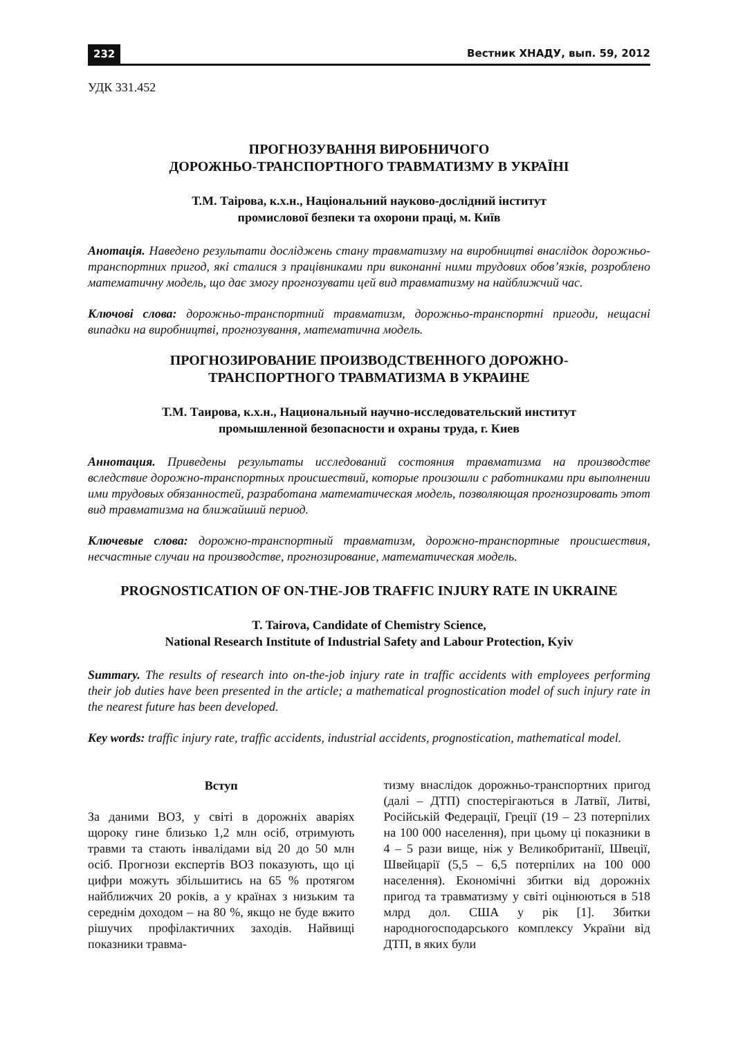232 Вестник ХНАДУ, вып. 59, 2012
УДК 331.452
ПРОГНОЗУВАННЯ ВИРОБНИЧОГО
ДОРОЖНЬО-ТРАНСПОРТНОГО ТРАВМАТИЗМУ В УКРАЇНІ
Т.М. Таірова, к.х.н., Національний науково-дослідний інститут
промислової безпеки та охорони праці, м. Київ
Анотація. Наведено результати досліджень стану травматизму на виробництві внаслідок дорожньо-транспортних пригод, які сталися з працівниками при виконанні ними трудових обов’язків, розроблено математичну модель, що дає змогу прогнозувати цей вид травматизму на найближчий час.
Ключові слова: дорожньо-транспортний травматизм, дорожньо-транспортні пригоди, нещасні випадки на виробництві, прогнозування, математична модель.
ПРОГНОЗИРОВАНИЕ ПРОИЗВОДСТВЕННОГО ДОРОЖНО-
ТРАНСПОРТНОГО ТРАВМАТИЗМА В УКРАИНЕ
Т.М. Таирова, к.х.н., Национальный научно-исследовательский институт
промышленной безопасности и охраны труда, г. Киев
Аннотация. Приведены результаты исследований состояния травматизма на производстве вследствие дорожно-транспортных происшествий, которые произошли с работниками при выполнении ими трудовых обязанностей, разработана математическая модель, позволяющая прогнозировать этот вид травматизма на ближайший период.
Ключевые слова: дорожно-транспортный травматизм, дорожно-транспортные происшествия, несчастные случаи на производстве, прогнозирование, математическая модель.
PROGNOSTICATION OF ON-THE-JOB TRAFFIC INJURY RATE IN UKRAINE
T. Tairova, Candidate of Chemistry Science,
National Research Institute of Industrial Safety and Labour Protection, Kyiv
Summary. The results of research into on-the-job injury rate in traffic accidents with employees performing their job duties have been presented in the article; a mathematical prognostication model of such injury rate in the nearest future has been developed.
Key words: traffic injury rate, traffic accidents, industrial accidents, prognostication, mathematical model.
Вступ
За даними ВОЗ, у світі в дорожніх аваріях щороку гине близько 1,2 млн осіб, отримують травми та стають інвалідами від 20 до 50 млн осіб. Прогнози експертів ВОЗ показують, що ці цифри можуть збільшитись на 65 % протягом найближчих 20 років, а у країнах з низьким та середнім доходом – на 80 %, якщо не буде вжито рішучих профілактичних заходів. Найвищі показники травма-
тизму внаслідок дорожньо-транспортних пригод (далі – ДТП) спостерігаються в Латвії, Литві, Російській Федерації, Греції (19 – 23 потерпілих на 100 000 населення), при цьому ці показники в 4 – 5 рази вище, ніж у Великобританії, Швеції, Швейцарії (5,5 – 6,5 потерпілих на 100 000 населення). Економічні збитки від дорожніх пригод та травматизму у світі оцінюються в 518 млрд дол. США у рік [1]. Збитки народногосподарського комплексу України від ДТП, в яких були